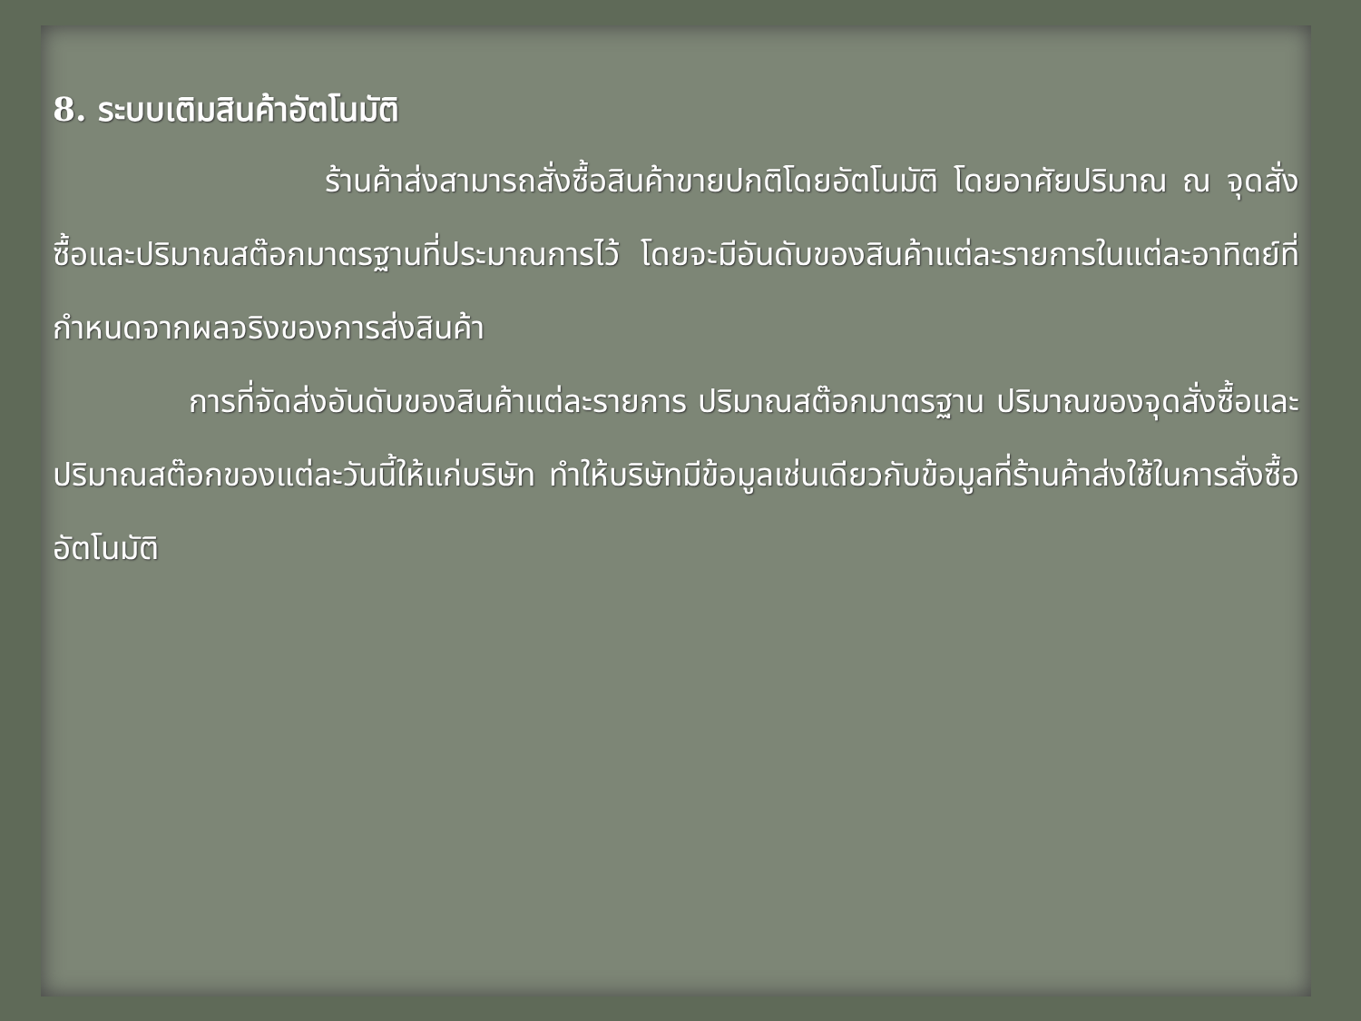8. ระบบเติมสินค้าอัตโนมัติ
ร้านค้าส่งสามารถสั่งซื้อสินค้าขายปกติโดยอัตโนมัติ โดยอาศัยปริมาณ ณ จุดสั่งซื้อและปริมาณสต๊อกมาตรฐานที่ประมาณการไว้ โดยจะมีอันดับของสินค้าแต่ละรายการในแต่ละอาทิตย์ที่กำหนดจากผลจริงของการส่งสินค้า
การที่จัดส่งอันดับของสินค้าแต่ละรายการ ปริมาณสต๊อกมาตรฐาน ปริมาณของจุดสั่งซื้อและปริมาณสต๊อกของแต่ละวันนี้ให้แก่บริษัท ทำให้บริษัทมีข้อมูลเช่นเดียวกับข้อมูลที่ร้านค้าส่งใช้ในการสั่งซื้ออัตโนมัติ